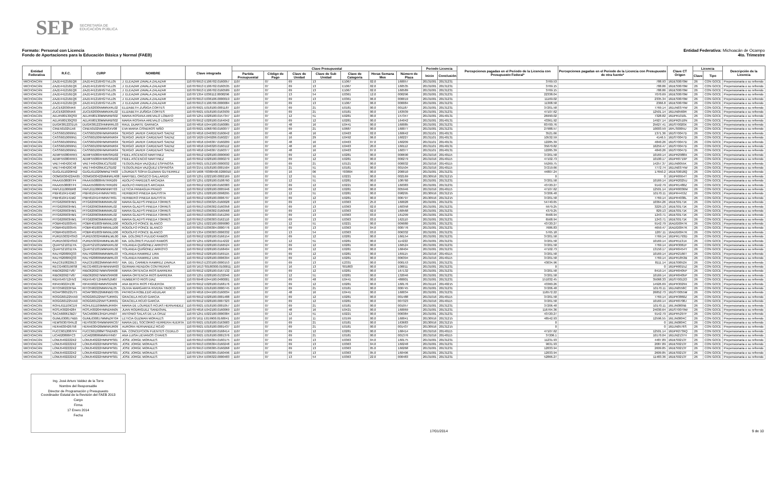SEP SECRETARÍA DE
EDUCACIÓN PÚBLICA
Formato: Personal con Licencia
Fondo de Aportaciones para la Educación Básica y Normal (FAEB)
Entidad Federativa: Michoacán de Ocampo
4to. Trimestre
| Entidad Federativa | R.F.C. | CURP | NOMBRE | Clave integrada | Clave Presupuestal | | | | | | | Periodo Licencia | | Percepciones pagadas en el Periodo de la Licencia con Presupuesto Federal* | Percepciones pagadas en el Periodo de la Licencia con Presupuesto de otra fuente* | Clave CT Origen | Licencia | | Descripción de la Licencia |
| --- | --- | --- | --- | --- | --- | --- | --- | --- | --- | --- | --- | --- | --- | --- | --- | --- | --- | --- | --- |
| | | | | | Partida Presupuestal | Código de Pago | Clave de Unidad | Clave de Sub Unidad | Clave de Categoría | Horas Semana Mes | Número de Plaza | Inicio | Conclusión | | | | Clave | Tipo | |
| MICHOACÁN | ZAZE441216EQ6 | ZAZE441216HGTVLL05 | J. ELEAZAR ZAVALA ZALAZAR | 1107076913 E106702.0160057 | 1107 | 07 | 69 | 13 | E1067 | 02.0 | 160057 | 20131001 | 20131231 | 3769.53 | 788.93 | 16DES0070M | 26 | CON GOCE | Prepensionaria o su refrendo |
| MICHOACÁN | ZAZE441216EQ6 | ZAZE441216HGTVLL05 | J. ELEAZAR ZAVALA ZALAZAR | 1107076913 E106702.0160535 | 1107 | 07 | 69 | 13 | E1067 | 02.0 | 160535 | 20131001 | 20131231 | 3769.15 | 788.86 | 16DES0070M | 26 | CON GOCE | Prepensionaria o su refrendo |
| MICHOACÁN | ZAZE441216EQ6 | ZAZE441216HGTVLL05 | J. ELEAZAR ZAVALA ZALAZAR | 1107076913 E106702.0160589 | 1107 | 07 | 69 | 13 | E1067 | 02.0 | 160589 | 20131001 | 20131231 | 3769.15 | 788.86 | 16DES0070M | 26 | CON GOCE | Prepensionaria o su refrendo |
| MICHOACÁN | ZAZE441216EQ6 | ZAZE441216HGTVLL05 | J. ELEAZAR ZAVALA ZALAZAR | 1107071354 E036112.0000296 | 1107 | 07 | 13 | 54 | E0361 | 12.0 | 000296 | 20131001 | 20131231 | 22338.04 | 7070.69 | 16DES0070M | 26 | CON GOCE | Prepensionaria o su refrendo |
| MICHOACÁN | ZAZE441216EQ6 | ZAZE441216HGTVLL05 | J. ELEAZAR ZAVALA ZALAZAR | 1107076913 E036106.0000019 | 1107 | 07 | 69 | 13 | E0361 | 06.0 | 000019 | 20131001 | 20131231 | 11169.02 | 2335.34 | 16DES0070M | 26 | CON GOCE | Prepensionaria o su refrendo |
| MICHOACÁN | ZAZE441216EQ6 | ZAZE441216HGTVLL05 | J. ELEAZAR ZAVALA ZALAZAR | 1107076913 E106706.0000084 | 1107 | 07 | 69 | 13 | E1067 | 06.0 | 000084 | 20131001 | 20131231 | 11308.58 | 2366.8 | 16DES0070M | 26 | CON GOCE | Prepensionaria o su refrendo |
| MICHOACÁN | ZUCE620305IK6 | ZUCE620305MMNXRL02 | ELIZABETH ZUÑIGA CORTES | 1107076921 E018100.0001187 | 1107 | 07 | 69 | 21 | E0181 | 00.0 | 001187 | 20131001 | 20131231 | 37201.58 | 7769.14 | 16DJN0374W | 26 | CON GOCE | Prepensionaria o su refrendo |
| MICHOACÁN | ZUCE620305IK6 | ZUCE620305MMNXRL02 | ELIZABETH ZUÑIGA CORTES | 1107076921 E018100.0163939 | 1107 | 07 | 69 | 21 | E0181 | 00.0 | 163939 | 20131001 | 20131231 | 47107.62 | 12501.14 | 16DJN0560R | 26 | CON GOCE | Prepensionaria o su refrendo |
| MICHOACÁN | AELR580130QS0 | AELR580130MMNRBS02 | MARIA ROSANA AREVALO LOBATO | 1107071251 E028100.0157347 | 1107 | 07 | 12 | 51 | E0281 | 00.0 | 157347 | 20131001 | 20140131 | 26990.02 | 7328.82 | 16DPR1010L | 26 | CON GOCE | Prepensionaria o su refrendo |
| MICHOACÁN | AELR580130QS0 | AELR580130MMNRBS02 | MARIA ROSANA AREVALO LOBATO | 1107076912 E028100.0164042 | 1107 | 07 | 69 | 12 | E0281 | 00.0 | 164042 | 20131001 | 20140131 | 43361.92 | 14927.14 | 16DPR2510N | 26 | CON GOCE | Prepensionaria o su refrendo |
| MICHOACÁN | DUGR3812231U5 | DUGR381223HMNRRL03 | RAUL DUARTE GARNICA | 1107074816 E044100.0160085 | 1107 | 07 | 48 | 16 | E0441 | 00.0 | 160085 | 20131001 | 20131231 | 83700.76 | 25627.41 | 16DST0020X | 26 | CON GOCE | Prepensionaria o su refrendo |
| MICHOACÁN | CINE5010251X6 | CINE501025MMNSXV08 | EVA MARIA CISNEROS NIÑO | 1107076921 E068700.0160077 | 1107 | 07 | 69 | 21 | E0687 | 00.0 | 160077 | 20131001 | 20131231 | 27988.57 | 10003.59 | 16FLS0005U | 26 | CON GOCE | Prepensionaria o su refrendo |
| MICHOACÁN | CASS6010099N1 | CASS601009HMNRNR04 | SERGIO JAVIER CARDENAS SAENZ | 1107074816 E046302.0160642 | 1107 | 07 | 48 | 16 | E0463 | 02.0 | 160642 | 20131101 | 20140131 | 3521.66 | 1371.36 | 16DST0047D | 26 | CON GOCE | Prepensionaria o su refrendo |
| MICHOACÁN | CASS6010099N1 | CASS601009HMNRNR04 | SERGIO JAVIER CARDENAS SAENZ | 1107071629 E049206.0160227 | 1107 | 07 | 16 | 29 | E0492 | 06.0 | 160227 | 20131101 | 20140131 | 10532.59 | 4146.5 | 16DST0047D | 26 | CON GOCE | Prepensionaria o su refrendo |
| MICHOACÁN | CASS6010099N1 | CASS601009HMNRNR04 | SERGIO JAVIER CARDENAS SAENZ | 1107074816 E046307.0160209 | 1107 | 07 | 48 | 16 | E0463 | 07.0 | 160209 | 20131101 | 20140131 | 12285.39 | 4840.26 | 16DST0047D | 26 | CON GOCE | Prepensionaria o su refrendo |
| MICHOACÁN | CASS6010099N1 | CASS601009HMNRNR04 | SERGIO JAVIER CARDENAS SAENZ | 1107074816 E046320.0160112 | 1107 | 07 | 48 | 16 | E0463 | 20.0 | 160112 | 20131101 | 20140131 | 35070.82 | 16259.47 | 16DST0047D | 26 | CON GOCE | Prepensionaria o su refrendo |
| MICHOACÁN | CASS6010099N1 | CASS601009HMNRNR04 | SERGIO JAVIER CARDENAS SAENZ | 1107074816 E046307.0160377 | 1107 | 07 | 48 | 16 | E0463 | 07.0 | 160377 | 20131101 | 20140131 | 12285.39 | 4840.26 | 16DST0047D | 26 | CON GOCE | Prepensionaria o su refrendo |
| MICHOACÁN | AEMF550804RK5 | AEMF550804HMNSRD02 | FIDEL ASCENCIO MARTINEZ | 1107076912 E028100.0000690 | 1107 | 07 | 69 | 12 | E0281 | 00.0 | 000690 | 20131016 | 20140115 | 37201.58 | 10169.14 | 16DPR2988X | 26 | CON GOCE | Prepensionaria o su refrendo |
| MICHOACÁN | AEMF550804RK5 | AEMF550804HMNSRD02 | FIDEL ASCENCIO MARTINEZ | 1107076912 E028100.0000279 | 1107 | 07 | 69 | 12 | E0281 | 00.0 | 000279 | 20131016 | 20140115 | 47102.73 | 10100.17 | 16DPR0719P | 26 | CON GOCE | Prepensionaria o su refrendo |
| MICHOACÁN | VAET440420C48 | VAET440420MJCZSD02 | TEODOLINDA VAZQUEZ ESPINOSA | 1107076921 E012100.0000032 | 1107 | 07 | 69 | 21 | E0121 | 00.0 | 000032 | 20131016 | 20140115 | 55269.75 | 14257.37 | 16DJN0055K | 26 | CON GOCE | Prepensionaria o su refrendo |
| MICHOACÁN | VAET440420C48 | VAET440420MJCZSD02 | TEODOLINDA VAZQUEZ ESPINOSA | 1107072151 E018100.0001504 | 1107 | 07 | 21 | 51 | E0181 | 00.0 | 001504 | 20131016 | 20140115 | 37219.66 | 7772.74 | 16DJN0374W | 26 | CON GOCE | Prepensionaria o su refrendo |
| MICHOACÁN | GUGL611020RN2 | GUGL611020MMNZTR03 | LOURDES SOFIA GUZMAN GUTIERREZ | 1107071606 T0380400.0200010 | 1107 | 07 | 16 | 06 | T03804 | 00.0 | 200010 | 20131001 | 20131231 | 44807.24 | 17650.2 | 16DES0018Q | 26 | CON GOCE | Prepensionaria o su refrendo |
| MICHOACÁN | OOMG630422AK65 | OOMG630422MMNRLR08 | MARYBEL OROZCO GALLARDO | 1107071251 E022100.0002169 | 1107 | 07 | 12 | 51 | E0221 | 00.0 | 002169 | 20130916 | 20131215 | 0 | 0 | 16DPR0954T | 26 | CON GOCE | Prepensionaria o su refrendo |
| MICHOACÁN | PAAA550808TP4 | PAAA550808HNTRRD09 | ADOLFO PAREDES ARCADIA | 1107071251 E028100.0108760 | 1107 | 07 | 12 | 51 | E0281 | 00.0 | 108760 | 20131001 | 20131231 | 37201.58 | 10169.14 | 16DPR2025U | 26 | CON GOCE | Prepensionaria o su refrendo |
| MICHOACÁN | PAAA550808TP4 | PAAA550808HNTRRD09 | ADOLFO PAREDES ARCADIA | 1107076912 E022100.0160383 | 1107 | 07 | 69 | 12 | E0221 | 00.0 | 160383 | 20131001 | 20131231 | 43720.27 | 9142.79 | 16DPR1480Z | 26 | CON GOCE | Prepensionaria o su refrendo |
| MICHOACÁN | PAPL611006BR8 | PAPL611006MMNNRT03 | LETICIA PANIAGUA PRADO | 1107076912 E028100.0005946 | 1107 | 07 | 69 | 12 | E0281 | 00.0 | 005946 | 20131016 | 20140115 | 47107.62 | 12501.14 | 16DPR0036M | 26 | CON GOCE | Prepensionaria o su refrendo |
| MICHOACÁN | PIBH6104141M2 | PIBH610414HMNNTR01 | HERIBERO PINEDA BAUTISTA | 1107071251 E028100.0098295 | 1107 | 07 | 12 | 51 | E0281 | 00.0 | 098295 | 20130916 | 20131215 | 37206.48 | 10170.11 | 16DPR4453Z | 26 | CON GOCE | Prepensionaria o su refrendo |
| MICHOACÁN | PIBH6104141M2 | PIBH610414HMNNTR01 | HERIBERO PINEDA BAUTISTA | 1107076912 E028100.0006797 | 1107 | 07 | 69 | 12 | E0281 | 00.0 | 006797 | 20130916 | 20131215 | 37201.58 | 7769.14 | 16DPR4038L | 26 | CON GOCE | Prepensionaria o su refrendo |
| MICHOACÁN | PITG620903HM1 | PITG620903MMNNRL02 | MARIA GLADYS PINEDA TORRES | 1107076913 E036325.0160028 | 1107 | 07 | 69 | 13 | E0363 | 25.0 | 160028 | 20131001 | 20131231 | 54740.65 | 10364.26 | 16DES0171K | 26 | CON GOCE | Prepensionaria o su refrendo |
| MICHOACÁN | PITG620903HM1 | PITG620903MMNNRL02 | MARIA GLADYS PINEDA TORRES | 1107076913 E036302.0160358 | 1107 | 07 | 69 | 13 | E0363 | 02.0 | 160358 | 20131001 | 20131231 | 5979.25 | 3229.13 | 16DES0171K | 26 | CON GOCE | Prepensionaria o su refrendo |
| MICHOACÁN | PITG620903HM1 | PITG620903MMNNRL02 | MARIA GLADYS PINEDA TORRES | 1107076913 E036302.0160568 | 1107 | 07 | 69 | 13 | E0363 | 02.0 | 160568 | 20131001 | 20131231 | 4379.25 | 829.13 | 16DES0171K | 26 | CON GOCE | Prepensionaria o su refrendo |
| MICHOACÁN | PITG620903HM1 | PITG620903MMNNRL02 | MARIA GLADYS PINEDA TORRES | 1107076913 E036303.0161299 | 1107 | 07 | 69 | 13 | E0363 | 03.0 | 161299 | 20131001 | 20131231 | 6568.94 | 1243.71 | 16DES0171K | 26 | CON GOCE | Prepensionaria o su refrendo |
| MICHOACÁN | PITG620903HM1 | PITG620903MMNNRL02 | MARIA GLADYS PINEDA TORRES | 1107076913 E036303.0162110 | 1107 | 07 | 69 | 13 | E0363 | 03.0 | 162110 | 20131001 | 20131231 | 6568.94 | 1243.71 | 16DES0171K | 26 | CON GOCE | Prepensionaria o su refrendo |
| MICHOACÁN | POBR401003545 | POBR401003HMNNLD00 | RODOLFO PONCE BLANCO | 1107071251 E022100.0009080 | 1107 | 07 | 12 | 51 | E0221 | 00.0 | 009080 | 20131001 | 20131231 | 43720.27 | 9142.79 | 16ADG0047K | 26 | CON GOCE | Prepensionaria o su refrendo |
| MICHOACÁN | POBR401003545 | POBR401003HMNNLD00 | RODOLFO PONCE BLANCO | 1107076913 E036304.0000776 | 1107 | 07 | 69 | 13 | E0363 | 04.0 | 000776 | 20131001 | 20131231 | 7686.83 | 4659.47 | 16ADG0047K | 26 | CON GOCE | Prepensionaria o su refrendo |
| MICHOACÁN | POBR401003545 | POBR401003HMNNLD00 | RODOLFO PONCE BLANCO | 1107071354 E036303.0006332 | 1107 | 07 | 13 | 54 | E0363 | 03.0 | 006332 | 20131001 | 20131231 | 5765.18 | 1207.11 | 16ADG0047K | 26 | CON GOCE | Prepensionaria o su refrendo |
| MICHOACÁN | PURD530324SN3 | PURD530324MMNLML00 | MA. DOLORES PULIDO RAMOS | 1107076912 E028100.0166154 | 1107 | 07 | 69 | 12 | E0281 | 00.0 | 166154 | 20131001 | 20131231 | 37201.58 | 7769.14 | 16DPR1793D | 26 | CON GOCE | Prepensionaria o su refrendo |
| MICHOACÁN | PURD530324SN3 | PURD530324MMNLML00 | MA. DOLORES PULIDO RAMOS | 1107071251 E028100.0114222 | 1107 | 07 | 12 | 51 | E0281 | 00.0 | 114222 | 20131001 | 20131231 | 37201.58 | 10169.14 | 16DPR1131X | 26 | CON GOCE | Prepensionaria o su refrendo |
| MICHOACÁN | QUAY5210311YA | QUAY521031MMNXRL02 | YOLANDA QUIÑONEZ ARROYO | 1107076912 E028100.0166524 | 1107 | 07 | 69 | 12 | E0281 | 00.0 | 166524 | 20131001 | 20131231 | 37201.58 | 7769.14 | 16DPR3061F | 26 | CON GOCE | Prepensionaria o su refrendo |
| MICHOACÁN | QUAY5210311YA | QUAY521031MMNXRL02 | YOLANDA QUIÑONEZ ARROYO | 1107076912 E028100.0168404 | 1107 | 07 | 69 | 12 | E0281 | 00.0 | 168404 | 20131001 | 20131231 | 47102.73 | 13150.17 | 16DPR0454Y | 26 | CON GOCE | Prepensionaria o su refrendo |
| MICHOACÁN | RALY620809Q33 | RALY620809MMNMRL03 | YOLANDA RAMIREZ LIRA | 1107076912 E028100.0169115 | 1107 | 07 | 69 | 12 | E0281 | 00.0 | 169115 | 20131016 | 20140115 | 37201.58 | 10169.14 | 16DPR2166T | 26 | CON GOCE | Prepensionaria o su refrendo |
| MICHOACÁN | RALY620809Q33 | RALY620809MMNMRL03 | YOLANDA RAMIREZ LIRA | 1107076912 E028100.0006394 | 1107 | 07 | 69 | 12 | E0281 | 00.0 | 006394 | 20131016 | 20140115 | 37201.58 | 7769.14 | 16DPR1853B | 26 | CON GOCE | Prepensionaria o su refrendo |
| MICHOACÁN | RAZC6108226E3 | RAZC610822MMNMVR07 | MA. DEL CARMEN RAMIREZ ZAVALA | 1107076913 E233100.0000153 | 1107 | 07 | 69 | 13 | E2331 | 00.0 | 000153 | 20131001 | 20131231 | 43034.96 | 8111.14 | 16DES0052X | 26 | CON GOCE | Prepensionaria o su refrendo |
| MICHOACÁN | RECG4803196S8 | RECG480319HMNNNR03 | GERMAN RENDON CONTRERAS | 1107071613 S0180300.0100011 | 1107 | 07 | 16 | 13 | S01803 | 00.0 | 100011 | 20131001 | 20131231 | 0 | 0 | 16DPR0015Z | 26 | CON GOCE | Prepensionaria o su refrendo |
| MICHOACÁN | RIBO620927V87 | RIBO620927MMNSRR08 | MARIA ORTENCIA RIOS BARRERA | 1107076912 E028100.0167132 | 1107 | 07 | 69 | 12 | E0281 | 00.0 | 167132 | 20131001 | 20131231 | 37201.58 | 8419.14 | 16DPR0405P | 26 | CON GOCE | Prepensionaria o su refrendo |
| MICHOACÁN | RIBO620927V87 | RIBO620927MMNSRR08 | MARIA ORTENCIA RIOS BARRERA | 1107071251 E028100.0132046 | 1107 | 07 | 12 | 51 | E0281 | 00.0 | 132046 | 20131001 | 20131231 | 37201.58 | 10169.14 | 16DPR0405P | 26 | CON GOCE | Prepensionaria o su refrendo |
| MICHOACÁN | RIDH540712HV2 | RIDH540712HMNSZM07 | HUMBERTO RIOS DIAZ | 1107076948 E044100.0480001 | 1107 | 07 | 69 | 48 | E0441 | 00.0 | 480001 | 20131001 | 20131231 | 151032.45 | 35068.33 | 16DST0012O | 26 | CON GOCE | Prepensionaria o su refrendo |
| MICHOACÁN | RIFA590224136 | RIFA590224MMNSGN09 | ANA BERTA RIOS FIGUEROA | 1107076912 E028100.0168176 | 1107 | 07 | 69 | 12 | E0281 | 00.0 | 168176 | 20131116 | 20140215 | 43360.26 | 14926.69 | 16DPR3029X | 26 | CON GOCE | Prepensionaria o su refrendo |
| MICHOACÁN | RITO590222FNA | RITO590222MMNVNL05 | OLIVIA MARGARITA RIVERA TINOCO | 1107076921 E018100.0000745 | 1107 | 07 | 69 | 21 | E0181 | 00.0 | 000745 | 20131001 | 20131231 | 37206.48 | 10170.11 | 16DJN0558C | 26 | CON GOCE | Prepensionaria o su refrendo |
| MICHOACÁN | ROAP380522UT5 | ROAP380522MMNBGT05 | PATRICIA ROBLEDO AGUILAR | 1107074816 E044100.0160034 | 1107 | 07 | 48 | 16 | E0441 | 00.0 | 160034 | 20131001 | 20131231 | 116572.22 | 26852.73 | 16DST0055M | 26 | CON GOCE | Prepensionaria o su refrendo |
| MICHOACÁN | ROGG6012254A9 | ROGG601225MTSJRR01 | GRACIELA ROJO GARCIA | 1107076912 E028100.0001488 | 1107 | 07 | 69 | 12 | E0281 | 00.0 | 001488 | 20131016 | 20140115 | 37201.58 | 7769.14 | 16DPR3860Z | 26 | CON GOCE | Prepensionaria o su refrendo |
| MICHOACÁN | ROGG6012254A9 | ROGG601225MTSJRR01 | GRACIELA ROJO GARCIA | 1107076912 E028100.0007323 | 1107 | 07 | 69 | 12 | E0281 | 00.0 | 007323 | 20131016 | 20140115 | 37201.58 | 10169.14 | 16DPR0708J | 26 | CON GOCE | Prepensionaria o su refrendo |
| MICHOACÁN | ROHL611109CD9 | ROHL611109MMNJRR04 | MARIA DE LOURDES ROJAS HERNANDEZ | 1107076921 E018100.0001057 | 1107 | 07 | 69 | 21 | E0181 | 00.0 | 001057 | 20131001 | 20131231 | 37206.48 | 10170.11 | 16EJN0005B | 26 | CON GOCE | Prepensionaria o su refrendo |
| MICHOACÁN | ROSJ430204284 | ROSJ430204HMNDNN05 | JUAN RODRIGUEZ SANDOVAL | 1107074816 E042100.0160069 | 1107 | 07 | 48 | 16 | E0421 | 00.0 | 160069 | 20131001 | 20131231 | 116764.36 | 24030.64 | 16DST0079W | 26 | CON GOCE | Prepensionaria o su refrendo |
| MICHOACÁN | SACA600613B27 | SACA600613HDFLRN07 | ANTONIO SALAS DE LA CRUZ | 1107071251 E022100.0000384 | 1107 | 07 | 12 | 51 | E0221 | 00.0 | 000384 | 20131001 | 20131231 | 43720.27 | 9142.79 | 16DPR5297F | 26 | CON GOCE | Prepensionaria o su refrendo |
| MICHOACÁN | GUML630817NB5 | GUML630817MMNZRT04 | LETICIA GUZMAN MORALES | 1107071611 E019900.0160041 | 1107 | 07 | 16 | 11 | E0199 | 00.0 | 160041 | 20130916 | 20131215 | 48542.93 | 12596.55 | 16EJN0004C | 26 | CON GOCE | Prepensionaria o su refrendo |
| MICHOACÁN | HEMS630704NJ2 | HEHS630704MMNRRC07 | MARIA DEL SOCORRO HERRERA HUERTA | 1107076921 E018100.0163683 | 1107 | 07 | 69 | 21 | E0181 | 00.0 | 163683 | 20130916 | 20131215 | 0 | 0 | 16EJN0004C | 26 | CON GOCE | Prepensionaria o su refrendo |
| MICHOACÁN | HERA630426758 | HERA630426MMNRJR09 | AURORA HERNANDEZ ROJO | 1107076921 E018100.0001437 | 1107 | 07 | 69 | 21 | E0181 | 00.0 | 001437 | 20130916 | 20131215 | 0 | 0 | 16DJN0576S | 26 | CON GOCE | Prepensionaria o su refrendo |
| MICHOACÁN | FUCC6012087P4 | FUCC601208MTSNDN05 | MA. CONCEPCION FUENTES CEDILLO | 1107076912 E028100.0168414 | 1107 | 07 | 69 | 12 | E0281 | 00.0 | 168414 | 20131016 | 20140115 | 47107.62 | 12501.14 | 16DPR2739Q | 26 | CON GOCE | Prepensionaria o su refrendo |
| MICHOACÁN | LICA620806FC3 | LICA620806MMNVHN07 | ANA LUISA LIEVANOS CHAVES | 1107076921 E018100.0001376 | 1107 | 07 | 69 | 21 | E0181 | 00.0 | 001376 | 20131016 | 20140115 | 37206.1 | 10170.04 | 16DJN2137H | 26 | CON GOCE | Prepensionaria o su refrendo |
| MICHOACÁN | LOMJ5402222X2 | LOMJ540222HMNPRS01 | JOSE JORGE MORALES | 1107076913 E036304.0160175 | 1107 | 07 | 69 | 13 | E0363 | 04.0 | 160175 | 20131001 | 20131231 | 11231.93 | 4487.89 | 16DES0213T | 26 | CON GOCE | Prepensionaria o su refrendo |
| MICHOACÁN | LOMJ5402222X2 | LOMJ540222HMNPRS01 | JOSE JORGE MORALES | 1107076913 E036304.0160248 | 1107 | 07 | 69 | 13 | E0363 | 04.0 | 160248 | 20131001 | 20131231 | 9631.93 | 2087.89 | 16DES0213T | 26 | CON GOCE | Prepensionaria o su refrendo |
| MICHOACÁN | LOMJ5402222X2 | LOMJ540222HMNPRS01 | JOSE JORGE MORALES | 1107076913 E036305.0160268 | 1107 | 07 | 69 | 13 | E0363 | 05.0 | 160268 | 20131001 | 20131231 | 12033.94 | 2609.85 | 16DES0213T | 26 | CON GOCE | Prepensionaria o su refrendo |
| MICHOACÁN | LOMJ5402222X2 | LOMJ540222HMNPRS01 | JOSE JORGE MORALES | 1107076913 E036305.0160496 | 1107 | 07 | 69 | 13 | E0363 | 05.0 | 160496 | 20131001 | 20131231 | 12033.94 | 2609.85 | 16DES0213T | 26 | CON GOCE | Prepensionaria o su refrendo |
| MICHOACÁN | LOMJ5402222X2 | LOMJ540222HMNPRS01 | JOSE JORGE MORALES | 1107071354 E036322.0000483 | 1107 | 07 | 13 | 54 | E0363 | 22.0 | 000483 | 20131001 | 20131231 | 52866.27 | 11483.36 | 16DES0213T | 26 | CON GOCE | Prepensionaria o su refrendo |
Ing. José Arturo Valdez de la Torre
Nombre del Responsable
Director de Programación y Presupuesto
Coordinador Estatal de la Revisión del FAEB 2013
Cargo
Firma
17 Enero 2014
Fecha
17/01/2014
9 de 10